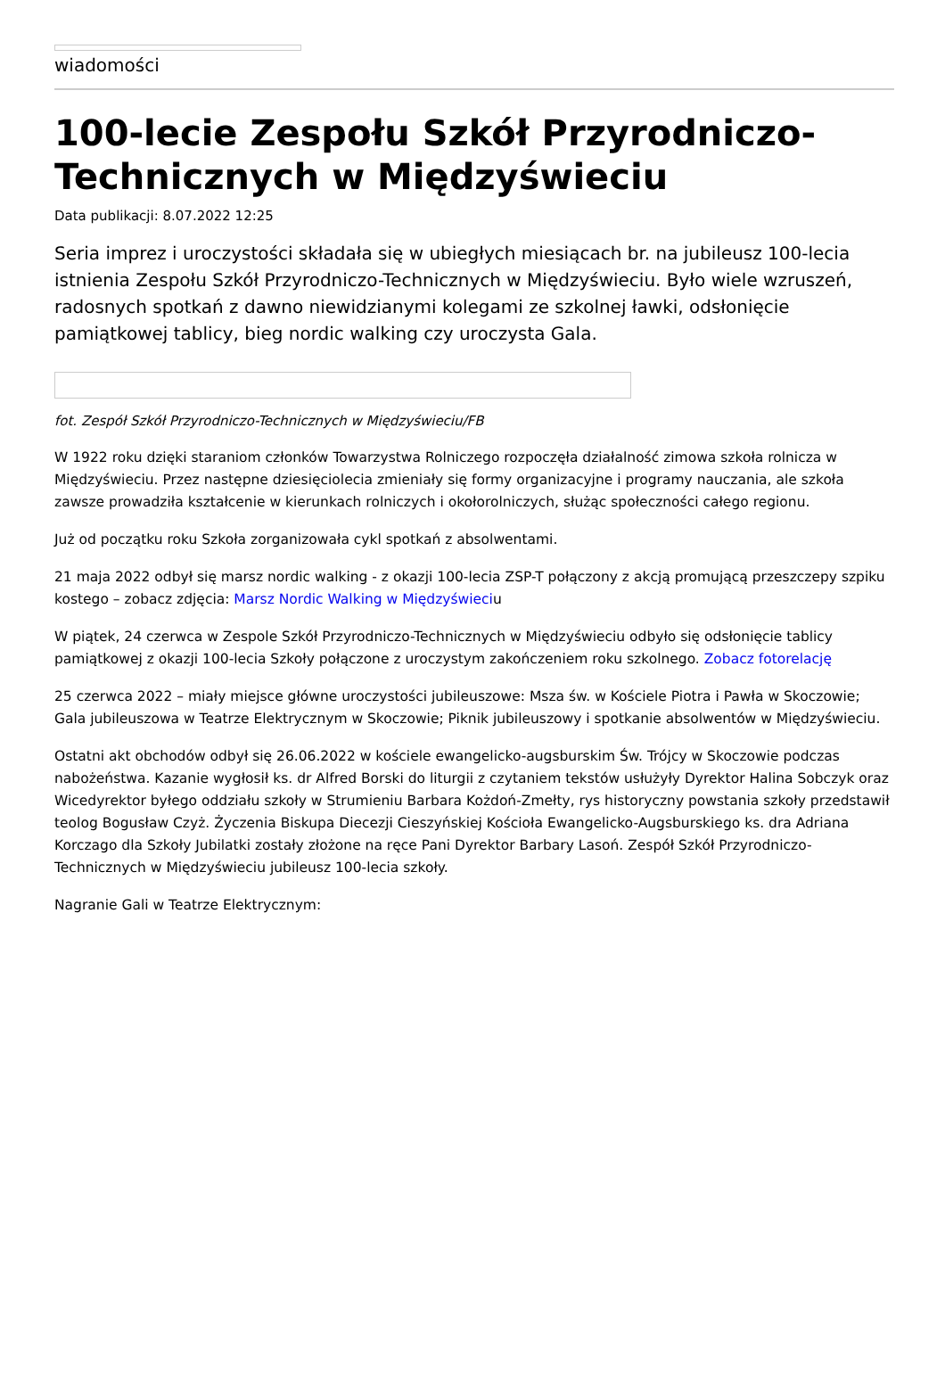wiadomości
100-lecie Zespołu Szkół Przyrodniczo-Technicznych w Międzyświeciu
Data publikacji: 8.07.2022 12:25
Seria imprez i uroczystości składała się w ubiegłych miesiącach br. na jubileusz 100-lecia istnienia Zespołu Szkół Przyrodniczo-Technicznych w Międzyświeciu. Było wiele wzruszeń, radosnych spotkań z dawno niewidzianymi kolegami ze szkolnej ławki, odsłonięcie pamiątkowej tablicy, bieg nordic walking czy uroczysta Gala.
fot. Zespół Szkół Przyrodniczo-Technicznych w Międzyświeciu/FB
W 1922 roku dzięki staraniom członków Towarzystwa Rolniczego rozpoczęła działalność zimowa szkoła rolnicza w Międzyświeciu. Przez następne dziesięciolecia zmieniały się formy organizacyjne i programy nauczania, ale szkoła zawsze prowadziła kształcenie w kierunkach rolniczych i okołorolniczych, służąc społeczności całego regionu.
Już od początku roku Szkoła zorganizowała cykl spotkań z absolwentami.
21 maja 2022 odbył się marsz nordic walking - z okazji 100-lecia ZSP-T połączony z akcją promującą przeszczepy szpiku kostego – zobacz zdjęcia: Marsz Nordic Walking w Międzyświeciu
W piątek, 24 czerwca w Zespole Szkół Przyrodniczo-Technicznych w Międzyświeciu odbyło się odsłonięcie tablicy pamiątkowej z okazji 100-lecia Szkoły połączone z uroczystym zakończeniem roku szkolnego. Zobacz fotorelację
25 czerwca 2022 – miały miejsce główne uroczystości jubileuszowe: Msza św. w Kościele Piotra i Pawła w Skoczowie; Gala jubileuszowa w Teatrze Elektrycznym w Skoczowie; Piknik jubileuszowy i spotkanie absolwentów w Międzyświeciu.
Ostatni akt obchodów odbył się 26.06.2022 w kościele ewangelicko-augsburskim Św. Trójcy w Skoczowie podczas nabożeństwa. Kazanie wygłosił ks. dr Alfred Borski do liturgii z czytaniem tekstów usłużyły Dyrektor Halina Sobczyk oraz Wicedyrektor byłego oddziału szkoły w Strumieniu Barbara Kożdoń-Zmełty, rys historyczny powstania szkoły przedstawił teolog Bogusław Czyż. Życzenia Biskupa Diecezji Cieszyńskiej Kościoła Ewangelicko-Augsburskiego ks. dra Adriana Korczago dla Szkoły Jubilatki zostały złożone na ręce Pani Dyrektor Barbary Lasoń. Zespół Szkół Przyrodniczo-Technicznych w Międzyświeciu jubileusz 100-lecia szkoły.
Nagranie Gali w Teatrze Elektrycznym: